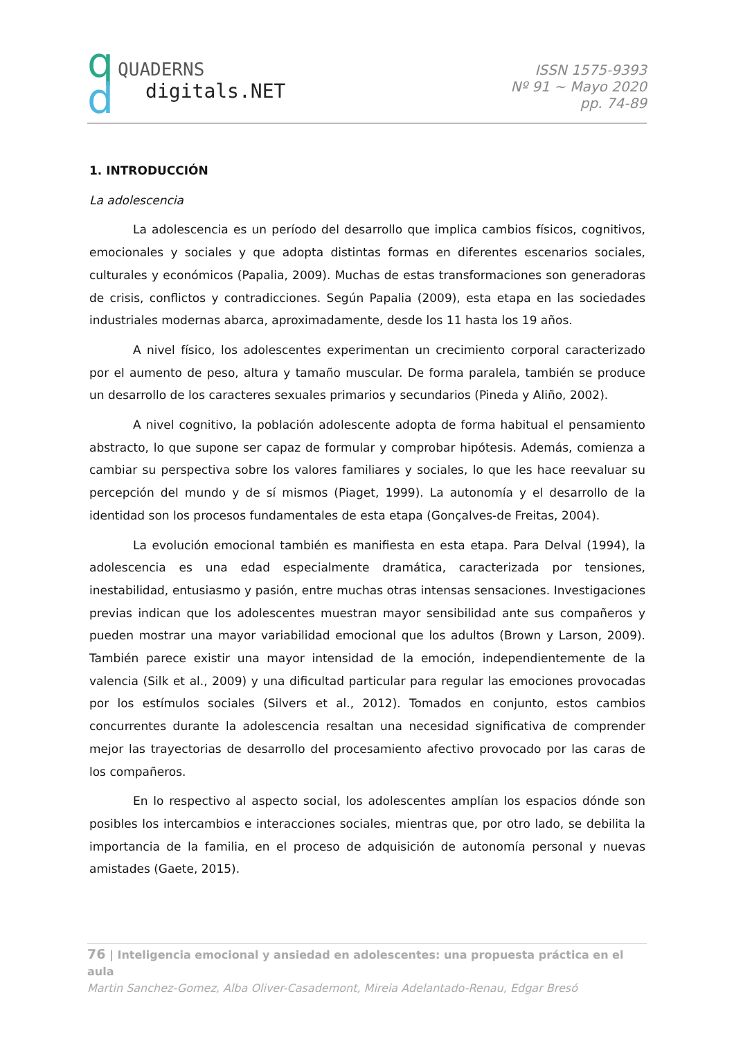q
d
QUADERNS
digitals.NET
ISSN 1575-9393
Nº 91 ~ Mayo 2020
pp. 74-89
1. INTRODUCCIÓN
La adolescencia
La adolescencia es un período del desarrollo que implica cambios físicos, cognitivos, emocionales y sociales y que adopta distintas formas en diferentes escenarios sociales, culturales y económicos (Papalia, 2009). Muchas de estas transformaciones son generadoras de crisis, conflictos y contradicciones. Según Papalia (2009), esta etapa en las sociedades industriales modernas abarca, aproximadamente, desde los 11 hasta los 19 años.
A nivel físico, los adolescentes experimentan un crecimiento corporal caracterizado por el aumento de peso, altura y tamaño muscular. De forma paralela, también se produce un desarrollo de los caracteres sexuales primarios y secundarios (Pineda y Aliño, 2002).
A nivel cognitivo, la población adolescente adopta de forma habitual el pensamiento abstracto, lo que supone ser capaz de formular y comprobar hipótesis. Además, comienza a cambiar su perspectiva sobre los valores familiares y sociales, lo que les hace reevaluar su percepción del mundo y de sí mismos (Piaget, 1999). La autonomía y el desarrollo de la identidad son los procesos fundamentales de esta etapa (Gonçalves-de Freitas, 2004).
La evolución emocional también es manifiesta en esta etapa. Para Delval (1994), la adolescencia es una edad especialmente dramática, caracterizada por tensiones, inestabilidad, entusiasmo y pasión, entre muchas otras intensas sensaciones. Investigaciones previas indican que los adolescentes muestran mayor sensibilidad ante sus compañeros y pueden mostrar una mayor variabilidad emocional que los adultos (Brown y Larson, 2009). También parece existir una mayor intensidad de la emoción, independientemente de la valencia (Silk et al., 2009) y una dificultad particular para regular las emociones provocadas por los estímulos sociales (Silvers et al., 2012). Tomados en conjunto, estos cambios concurrentes durante la adolescencia resaltan una necesidad significativa de comprender mejor las trayectorias de desarrollo del procesamiento afectivo provocado por las caras de los compañeros.
En lo respectivo al aspecto social, los adolescentes amplían los espacios dónde son posibles los intercambios e interacciones sociales, mientras que, por otro lado, se debilita la importancia de la familia, en el proceso de adquisición de autonomía personal y nuevas amistades (Gaete, 2015).
76 | Inteligencia emocional y ansiedad en adolescentes: una propuesta práctica en el aula
Martin Sanchez-Gomez, Alba Oliver-Casademont, Mireia Adelantado-Renau, Edgar Bresó